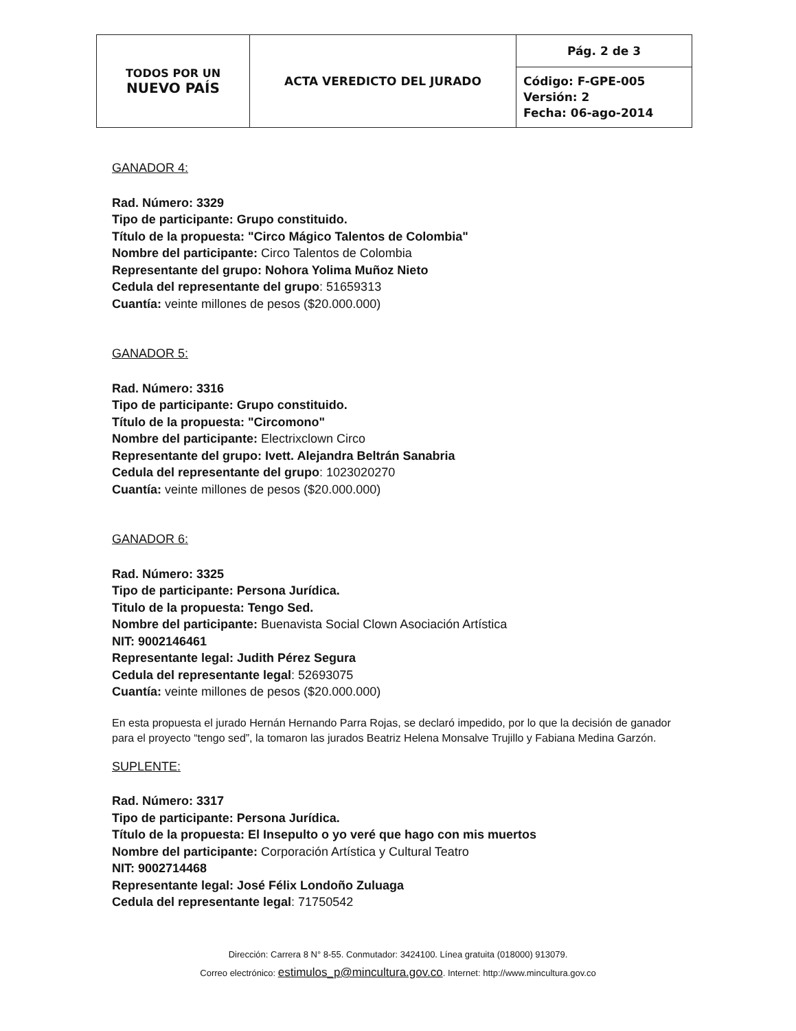| TODOS POR UN NUEVO PAÍS | ACTA VEREDICTO DEL JURADO | Pág. 2 de 3 |
| | | Código: F-GPE-005 Versión: 2 Fecha: 06-ago-2014 |
GANADOR 4:
Rad. Número: 3329
Tipo de participante: Grupo constituido.
Título de la propuesta: "Circo Mágico Talentos de Colombia"
Nombre del participante: Circo Talentos de Colombia
Representante del grupo: Nohora Yolima Muñoz Nieto
Cedula del representante del grupo: 51659313
Cuantía: veinte millones de pesos ($20.000.000)
GANADOR 5:
Rad. Número: 3316
Tipo de participante: Grupo constituido.
Título de la propuesta: "Circomono"
Nombre del participante: Electrixclown Circo
Representante del grupo: Ivett. Alejandra Beltrán Sanabria
Cedula del representante del grupo: 1023020270
Cuantía: veinte millones de pesos ($20.000.000)
GANADOR 6:
Rad. Número: 3325
Tipo de participante: Persona Jurídica.
Titulo de la propuesta: Tengo Sed.
Nombre del participante: Buenavista Social Clown Asociación Artística
NIT: 9002146461
Representante legal: Judith Pérez Segura
Cedula del representante legal: 52693075
Cuantía: veinte millones de pesos ($20.000.000)
En esta propuesta el jurado Hernán Hernando Parra Rojas, se declaró impedido, por lo que la decisión de ganador para el proyecto “tengo sed”, la tomaron las jurados Beatriz Helena Monsalve Trujillo y Fabiana Medina Garzón.
SUPLENTE:
Rad. Número: 3317
Tipo de participante: Persona Jurídica.
Título de la propuesta: El Insepulto o yo veré que hago con mis muertos
Nombre del participante: Corporación Artística y Cultural Teatro
NIT: 9002714468
Representante legal: José Félix Londoño Zuluaga
Cedula del representante legal: 71750542
Dirección: Carrera 8 N° 8-55. Conmutador: 3424100. Línea gratuita (018000) 913079.
Correo electrónico: estimulos_p@mincultura.gov.co. Internet: http://www.mincultura.gov.co